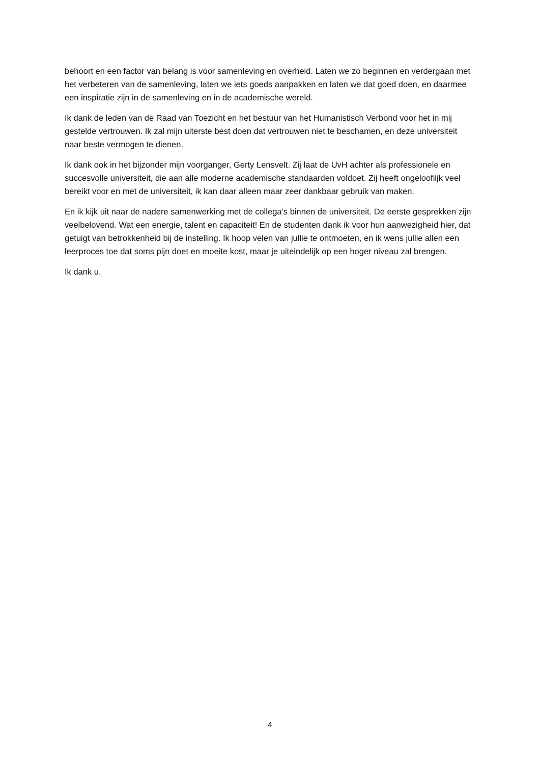behoort en een factor van belang is voor samenleving en overheid. Laten we zo beginnen en verdergaan met het verbeteren van de samenleving, laten we iets goeds aanpakken en laten we dat goed doen, en daarmee een inspiratie zijn in de samenleving en in de academische wereld.
Ik dank de leden van de Raad van Toezicht en het bestuur van het Humanistisch Verbond voor het in mij gestelde vertrouwen. Ik zal mijn uiterste best doen dat vertrouwen niet te beschamen, en deze universiteit naar beste vermogen te dienen.
Ik dank ook in het bijzonder mijn voorganger, Gerty Lensvelt. Zij laat de UvH achter als professionele en succesvolle universiteit, die aan alle moderne academische standaarden voldoet. Zij heeft ongelooflijk veel bereikt voor en met de universiteit, ik kan daar alleen maar zeer dankbaar gebruik van maken.
En ik kijk uit naar de nadere samenwerking met de collega’s binnen de universiteit. De eerste gesprekken zijn veelbelovend. Wat een energie, talent en capaciteit! En de studenten dank ik voor hun aanwezigheid hier, dat getuigt van betrokkenheid bij de instelling. Ik hoop velen van jullie te ontmoeten, en ik wens jullie allen een leerproces toe dat soms pijn doet en moeite kost, maar je uiteindelijk op een hoger niveau zal brengen.
Ik dank u.
4